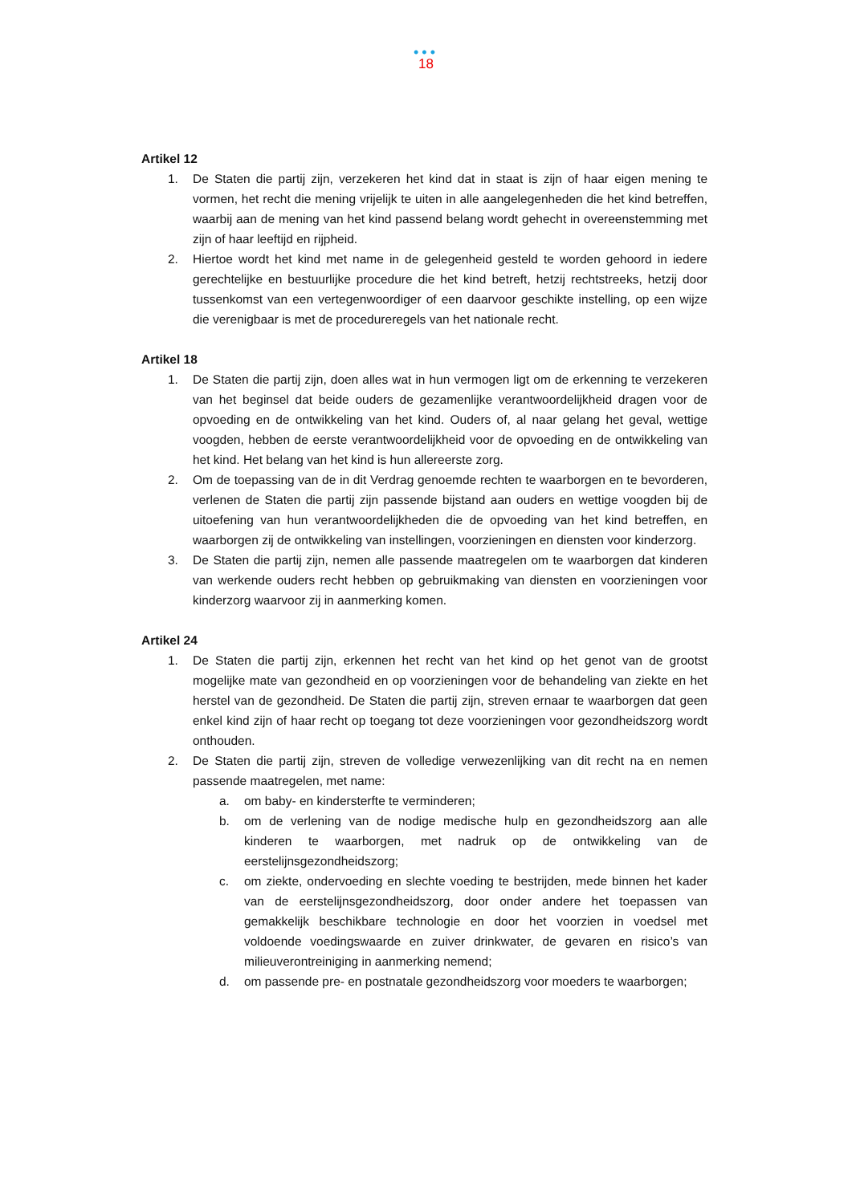•••
18
Artikel 12
1. De Staten die partij zijn, verzekeren het kind dat in staat is zijn of haar eigen mening te vormen, het recht die mening vrijelijk te uiten in alle aangelegenheden die het kind betreffen, waarbij aan de mening van het kind passend belang wordt gehecht in overeenstemming met zijn of haar leeftijd en rijpheid.
2. Hiertoe wordt het kind met name in de gelegenheid gesteld te worden gehoord in iedere gerechtelijke en bestuurlijke procedure die het kind betreft, hetzij rechtstreeks, hetzij door tussenkomst van een vertegenwoordiger of een daarvoor geschikte instelling, op een wijze die verenigbaar is met de procedureregels van het nationale recht.
Artikel 18
1. De Staten die partij zijn, doen alles wat in hun vermogen ligt om de erkenning te verzekeren van het beginsel dat beide ouders de gezamenlijke verantwoordelijkheid dragen voor de opvoeding en de ontwikkeling van het kind. Ouders of, al naar gelang het geval, wettige voogden, hebben de eerste verantwoordelijkheid voor de opvoeding en de ontwikkeling van het kind. Het belang van het kind is hun allereerste zorg.
2. Om de toepassing van de in dit Verdrag genoemde rechten te waarborgen en te bevorderen, verlenen de Staten die partij zijn passende bijstand aan ouders en wettige voogden bij de uitoefening van hun verantwoordelijkheden die de opvoeding van het kind betreffen, en waarborgen zij de ontwikkeling van instellingen, voorzieningen en diensten voor kinderzorg.
3. De Staten die partij zijn, nemen alle passende maatregelen om te waarborgen dat kinderen van werkende ouders recht hebben op gebruikmaking van diensten en voorzieningen voor kinderzorg waarvoor zij in aanmerking komen.
Artikel 24
1. De Staten die partij zijn, erkennen het recht van het kind op het genot van de grootst mogelijke mate van gezondheid en op voorzieningen voor de behandeling van ziekte en het herstel van de gezondheid. De Staten die partij zijn, streven ernaar te waarborgen dat geen enkel kind zijn of haar recht op toegang tot deze voorzieningen voor gezondheidszorg wordt onthouden.
2. De Staten die partij zijn, streven de volledige verwezenlijking van dit recht na en nemen passende maatregelen, met name:
a. om baby- en kindersterfte te verminderen;
b. om de verlening van de nodige medische hulp en gezondheidszorg aan alle kinderen te waarborgen, met nadruk op de ontwikkeling van de eerstelijnsgezondheidszorg;
c. om ziekte, ondervoeding en slechte voeding te bestrijden, mede binnen het kader van de eerstelijnsgezondheidszorg, door onder andere het toepassen van gemakkelijk beschikbare technologie en door het voorzien in voedsel met voldoende voedingswaarde en zuiver drinkwater, de gevaren en risico’s van milieuverontreiniging in aanmerking nemend;
d. om passende pre- en postnatale gezondheidszorg voor moeders te waarborgen;